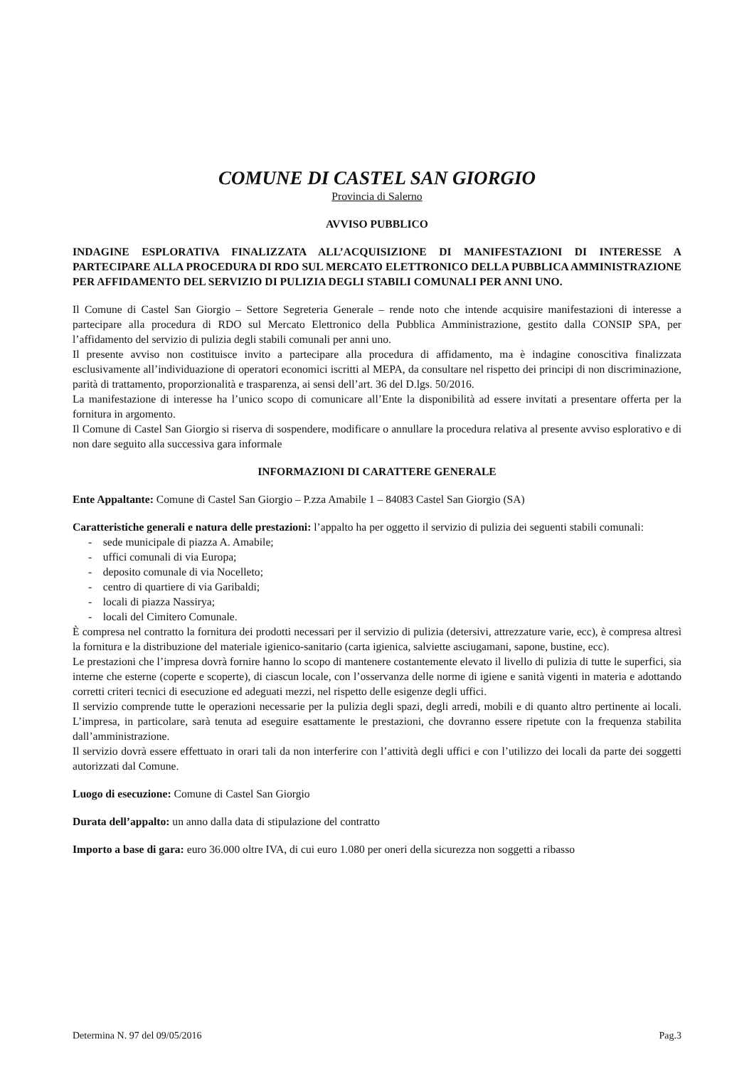COMUNE DI CASTEL SAN GIORGIO
Provincia di Salerno
AVVISO PUBBLICO
INDAGINE ESPLORATIVA FINALIZZATA ALL’ACQUISIZIONE DI MANIFESTAZIONI DI INTERESSE A PARTECIPARE ALLA PROCEDURA DI RDO SUL MERCATO ELETTRONICO DELLA PUBBLICA AMMINISTRAZIONE PER AFFIDAMENTO DEL SERVIZIO DI PULIZIA DEGLI STABILI COMUNALI PER ANNI UNO.
Il Comune di Castel San Giorgio – Settore Segreteria Generale – rende noto che intende acquisire manifestazioni di interesse a partecipare alla procedura di RDO sul Mercato Elettronico della Pubblica Amministrazione, gestito dalla CONSIP SPA, per l’affidamento del servizio di pulizia degli stabili comunali per anni uno.
Il presente avviso non costituisce invito a partecipare alla procedura di affidamento, ma è indagine conoscitiva finalizzata esclusivamente all’individuazione di operatori economici iscritti al MEPA, da consultare nel rispetto dei principi di non discriminazione, parità di trattamento, proporzionalità e trasparenza, ai sensi dell’art. 36 del D.lgs. 50/2016.
La manifestazione di interesse ha l’unico scopo di comunicare all’Ente la disponibilità ad essere invitati a presentare offerta per la fornitura in argomento.
Il Comune di Castel San Giorgio si riserva di sospendere, modificare o annullare la procedura relativa al presente avviso esplorativo e di non dare seguito alla successiva gara informale
INFORMAZIONI DI CARATTERE GENERALE
Ente Appaltante: Comune di Castel San Giorgio – P.zza Amabile 1 – 84083 Castel San Giorgio (SA)
Caratteristiche generali e natura delle prestazioni: l’appalto ha per oggetto il servizio di pulizia dei seguenti stabili comunali:
- sede municipale di piazza A. Amabile;
- uffici comunali di via Europa;
- deposito comunale di via Nocelleto;
- centro di quartiere di via Garibaldi;
- locali di piazza Nassirya;
- locali del Cimitero Comunale.
È compresa nel contratto la fornitura dei prodotti necessari per il servizio di pulizia (detersivi, attrezzature varie, ecc), è compresa altresì la fornitura e la distribuzione del materiale igienico-sanitario (carta igienica, salviette asciugamani, sapone, bustine, ecc).
Le prestazioni che l’impresa dovrà fornire hanno lo scopo di mantenere costantemente elevato il livello di pulizia di tutte le superfici, sia interne che esterne (coperte e scoperte), di ciascun locale, con l’osservanza delle norme di igiene e sanità vigenti in materia e adottando corretti criteri tecnici di esecuzione ed adeguati mezzi, nel rispetto delle esigenze degli uffici.
Il servizio comprende tutte le operazioni necessarie per la pulizia degli spazi, degli arredi, mobili e di quanto altro pertinente ai locali. L’impresa, in particolare, sarà tenuta ad eseguire esattamente le prestazioni, che dovranno essere ripetute con la frequenza stabilita dall’amministrazione.
Il servizio dovrà essere effettuato in orari tali da non interferire con l’attività degli uffici e con l’utilizzo dei locali da parte dei soggetti autorizzati dal Comune.
Luogo di esecuzione: Comune di Castel San Giorgio
Durata dell’appalto: un anno dalla data di stipulazione del contratto
Importo a base di gara: euro 36.000 oltre IVA, di cui euro 1.080 per oneri della sicurezza non soggetti a ribasso
Determina N. 97 del 09/05/2016 Pag.3